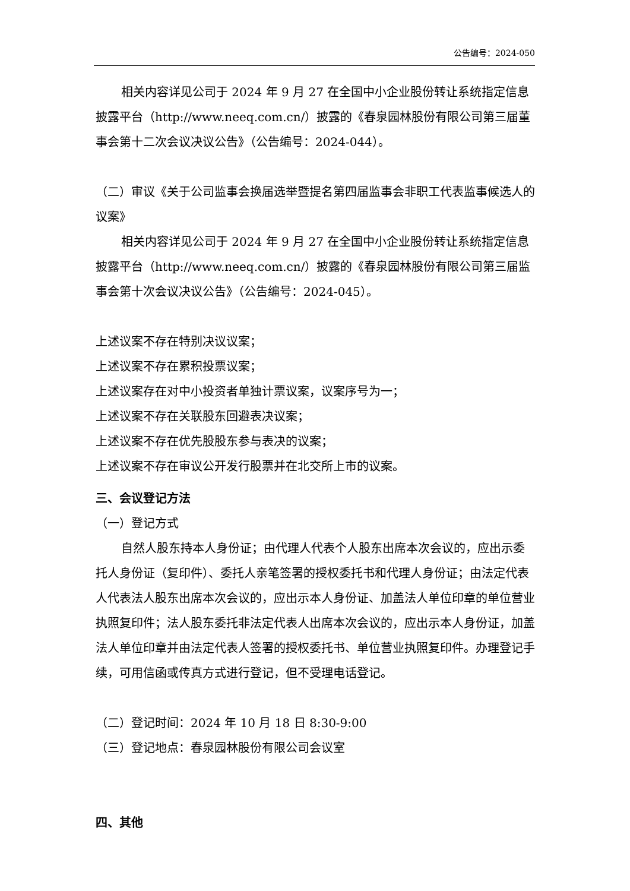公告编号：2024-050
相关内容详见公司于 2024 年 9 月 27 在全国中小企业股份转让系统指定信息披露平台（http://www.neeq.com.cn/）披露的《春泉园林股份有限公司第三届董事会第十二次会议决议公告》（公告编号：2024-044）。
（二）审议《关于公司监事会换届选举暨提名第四届监事会非职工代表监事候选人的议案》
相关内容详见公司于 2024 年 9 月 27 在全国中小企业股份转让系统指定信息披露平台（http://www.neeq.com.cn/）披露的《春泉园林股份有限公司第三届监事会第十次会议决议公告》（公告编号：2024-045）。
上述议案不存在特别决议议案；
上述议案不存在累积投票议案；
上述议案存在对中小投资者单独计票议案，议案序号为一；
上述议案不存在关联股东回避表决议案；
上述议案不存在优先股股东参与表决的议案；
上述议案不存在审议公开发行股票并在北交所上市的议案。
三、会议登记方法
（一）登记方式
自然人股东持本人身份证；由代理人代表个人股东出席本次会议的，应出示委托人身份证（复印件）、委托人亲笔签署的授权委托书和代理人身份证；由法定代表人代表法人股东出席本次会议的，应出示本人身份证、加盖法人单位印章的单位营业执照复印件；法人股东委托非法定代表人出席本次会议的，应出示本人身份证，加盖法人单位印章并由法定代表人签署的授权委托书、单位营业执照复印件。办理登记手续，可用信函或传真方式进行登记，但不受理电话登记。
（二）登记时间：2024 年 10 月 18 日 8:30-9:00
（三）登记地点：春泉园林股份有限公司会议室
四、其他